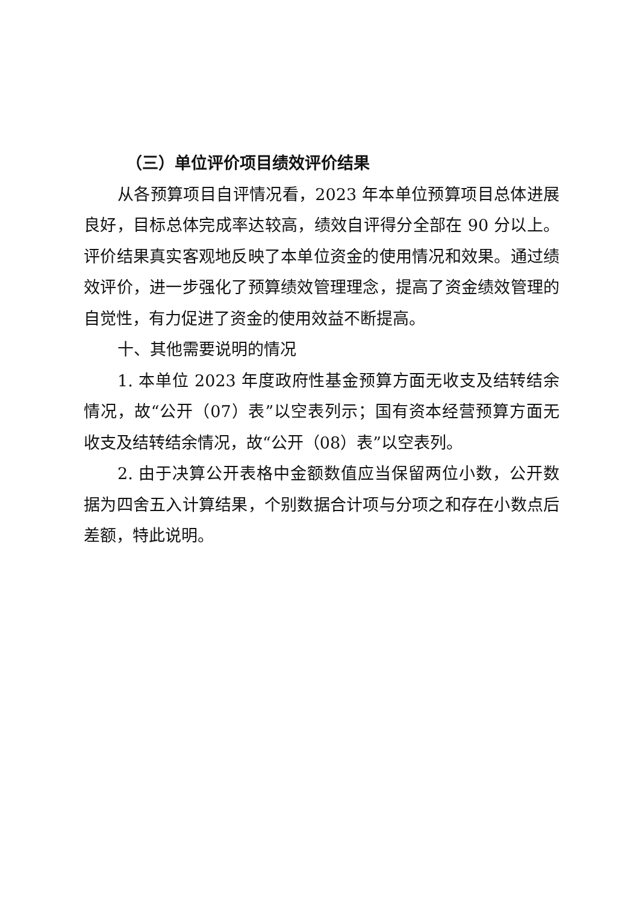（三）单位评价项目绩效评价结果
从各预算项目自评情况看，2023 年本单位预算项目总体进展良好，目标总体完成率达较高，绩效自评得分全部在 90 分以上。评价结果真实客观地反映了本单位资金的使用情况和效果。通过绩效评价，进一步强化了预算绩效管理理念，提高了资金绩效管理的自觉性，有力促进了资金的使用效益不断提高。
十、其他需要说明的情况
1. 本单位 2023 年度政府性基金预算方面无收支及结转结余情况，故“公开（07）表”以空表列示；国有资本经营预算方面无收支及结转结余情况，故“公开（08）表”以空表列。
2. 由于决算公开表格中金额数值应当保留两位小数，公开数据为四舍五入计算结果，个别数据合计项与分项之和存在小数点后差额，特此说明。